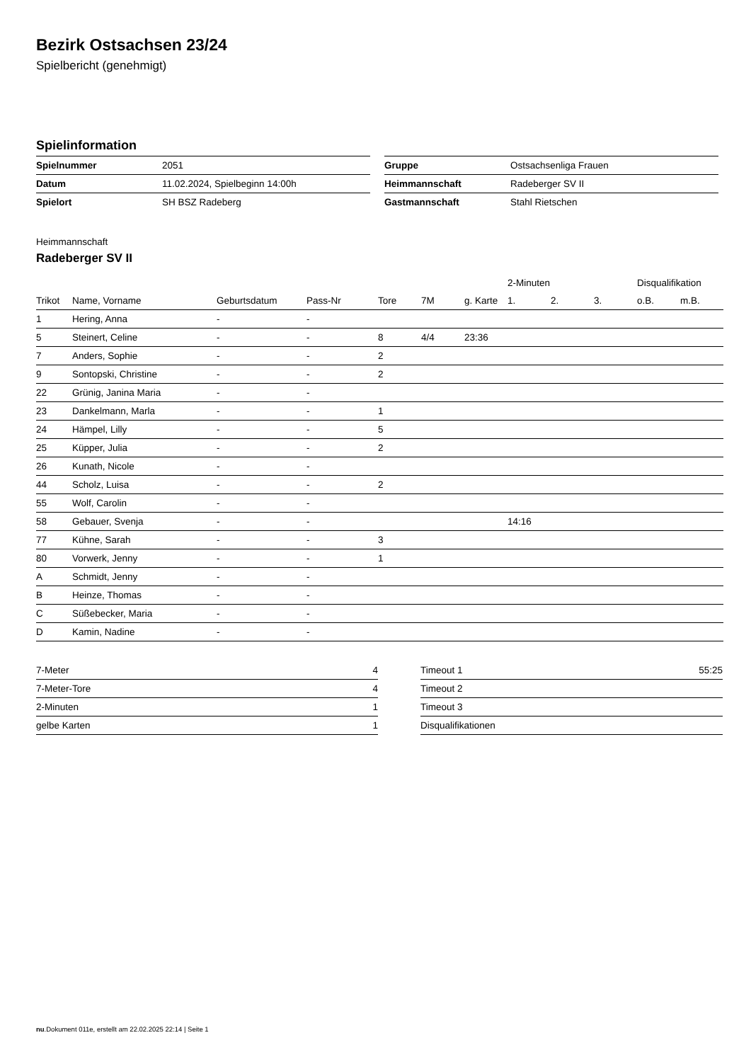Bezirk Ostsachsen 23/24
Spielbericht (genehmigt)
Spielinformation
| Spielnummer | 2051 |
| Datum | 11.02.2024, Spielbeginn 14:00h |
| Spielort | SH BSZ Radeberg |
| Gruppe | Ostsachsenliga Frauen |
| Heimmannschaft | Radeberger SV II |
| Gastmannschaft | Stahl Rietschen |
Heimmannschaft
Radeberger SV II
| | | | | | | | 2-Minuten | | | Disqualifikation | |
| --- | --- | --- | --- | --- | --- | --- | --- | --- | --- | --- | --- |
| Trikot | Name, Vorname | Geburtsdatum | Pass-Nr | Tore | 7M | g. Karte | 1. | 2. | 3. | o.B. | m.B. |
| 1 | Hering, Anna | - | - | | | | | | | | |
| 5 | Steinert, Celine | - | - | 8 | 4/4 | 23:36 | | | | | |
| 7 | Anders, Sophie | - | - | 2 | | | | | | | |
| 9 | Sontopski, Christine | - | - | 2 | | | | | | | |
| 22 | Grünig, Janina Maria | - | - | | | | | | | | |
| 23 | Dankelmann, Marla | - | - | 1 | | | | | | | |
| 24 | Hämpel, Lilly | - | - | 5 | | | | | | | |
| 25 | Küpper, Julia | - | - | 2 | | | | | | | |
| 26 | Kunath, Nicole | - | - | | | | | | | | |
| 44 | Scholz, Luisa | - | - | 2 | | | | | | | |
| 55 | Wolf, Carolin | - | - | | | | | | | | |
| 58 | Gebauer, Svenja | - | - | | | | 14:16 | | | | |
| 77 | Kühne, Sarah | - | - | 3 | | | | | | | |
| 80 | Vorwerk, Jenny | - | - | 1 | | | | | | | |
| A | Schmidt, Jenny | - | - | | | | | | | | |
| B | Heinze, Thomas | - | - | | | | | | | | |
| C | Süßebecker, Maria | - | - | | | | | | | | |
| D | Kamin, Nadine | - | - | | | | | | | | |
| 7-Meter | 4 |
| 7-Meter-Tore | 4 |
| 2-Minuten | 1 |
| gelbe Karten | 1 |
| Timeout 1 | 55:25 |
| Timeout 2 | |
| Timeout 3 | |
| Disqualifikationen | |
nu.Dokument 011e, erstellt am 22.02.2025 22:14 | Seite 1